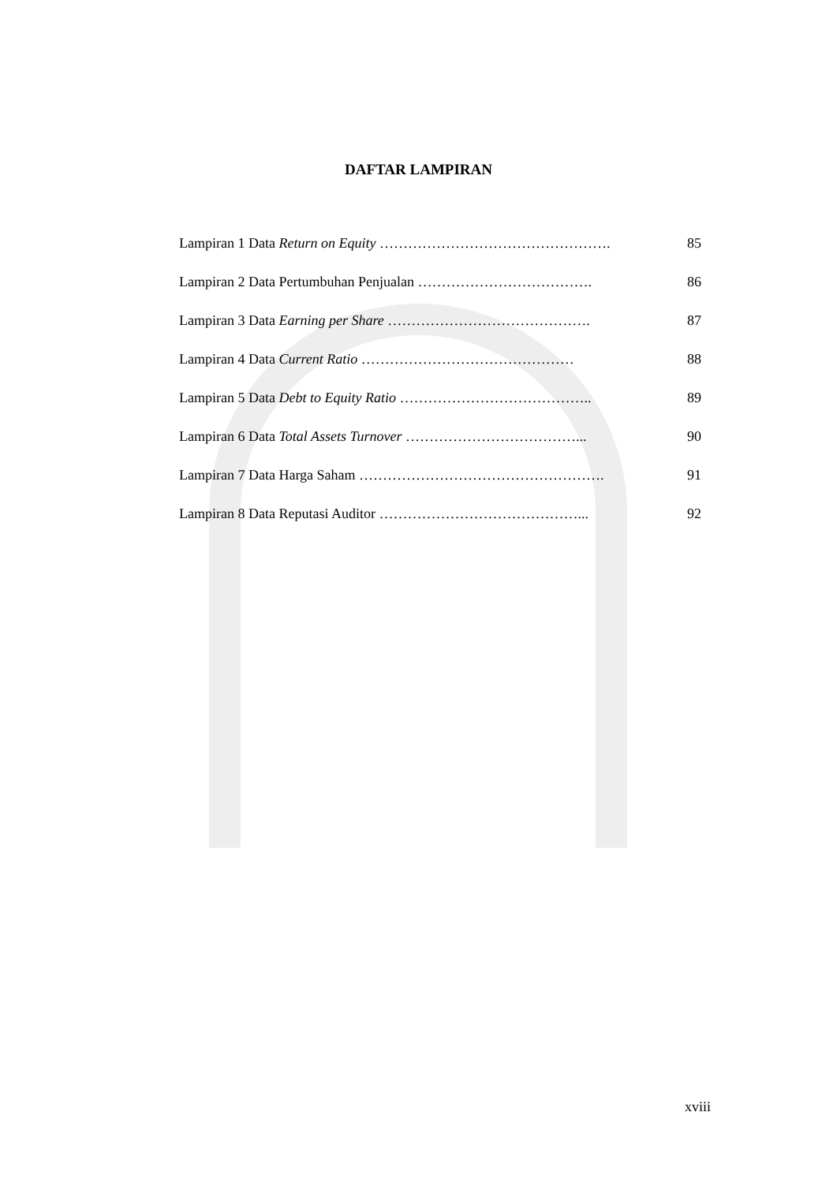DAFTAR LAMPIRAN
Lampiran 1 Data Return on Equity …………………………………………. 85
Lampiran 2 Data Pertumbuhan Penjualan ………………………………. 86
Lampiran 3 Data Earning per Share ……………………………………. 87
Lampiran 4 Data Current Ratio ……………………………………… 88
Lampiran 5 Data Debt to Equity Ratio ………………………………….. 89
Lampiran 6 Data Total Assets Turnover ………………………………... 90
Lampiran 7 Data Harga Saham ……………………………………………. 91
Lampiran 8 Data Reputasi Auditor ……………………………………... 92
xviii